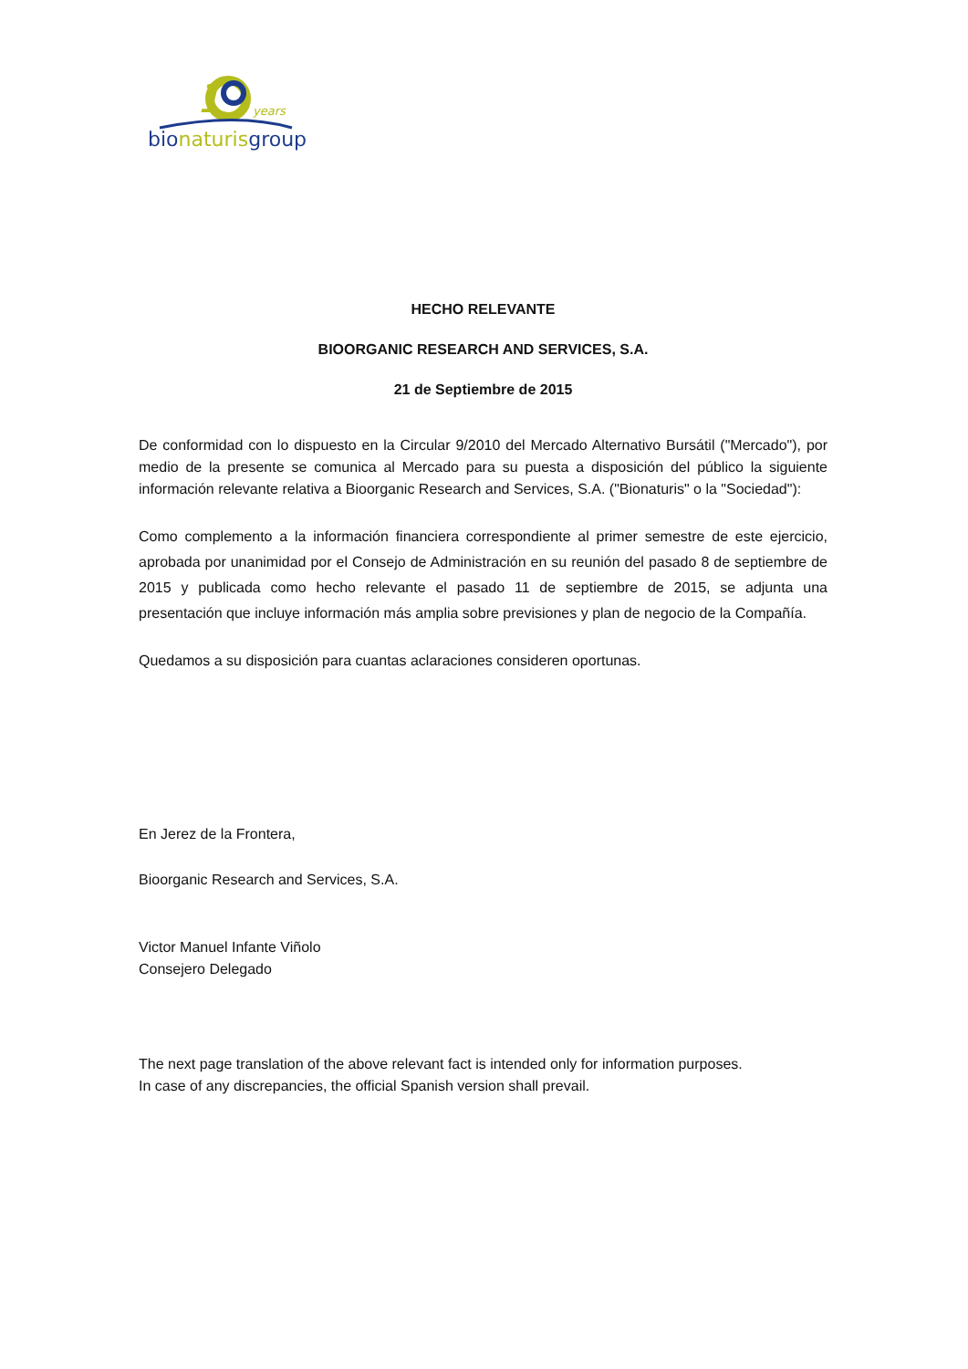1
years
bionaturisgroup
HECHO RELEVANTE
BIOORGANIC RESEARCH AND SERVICES, S.A.
21 de Septiembre de 2015
De conformidad con lo dispuesto en la Circular 9/2010 del Mercado Alternativo Bursátil ("Mercado"), por medio de la presente se comunica al Mercado para su puesta a disposición del público la siguiente información relevante relativa a Bioorganic Research and Services, S.A. ("Bionaturis" o la "Sociedad"):
Como complemento a la información financiera correspondiente al primer semestre de este ejercicio, aprobada por unanimidad por el Consejo de Administración en su reunión del pasado 8 de septiembre de 2015 y publicada como hecho relevante el pasado 11 de septiembre de 2015, se adjunta una presentación que incluye información más amplia sobre previsiones y plan de negocio de la Compañía.
Quedamos a su disposición para cuantas aclaraciones consideren oportunas.
En Jerez de la Frontera,
Bioorganic Research and Services, S.A.
Victor Manuel Infante Viñolo
Consejero Delegado
The next page translation of the above relevant fact is intended only for information purposes.
In case of any discrepancies, the official Spanish version shall prevail.